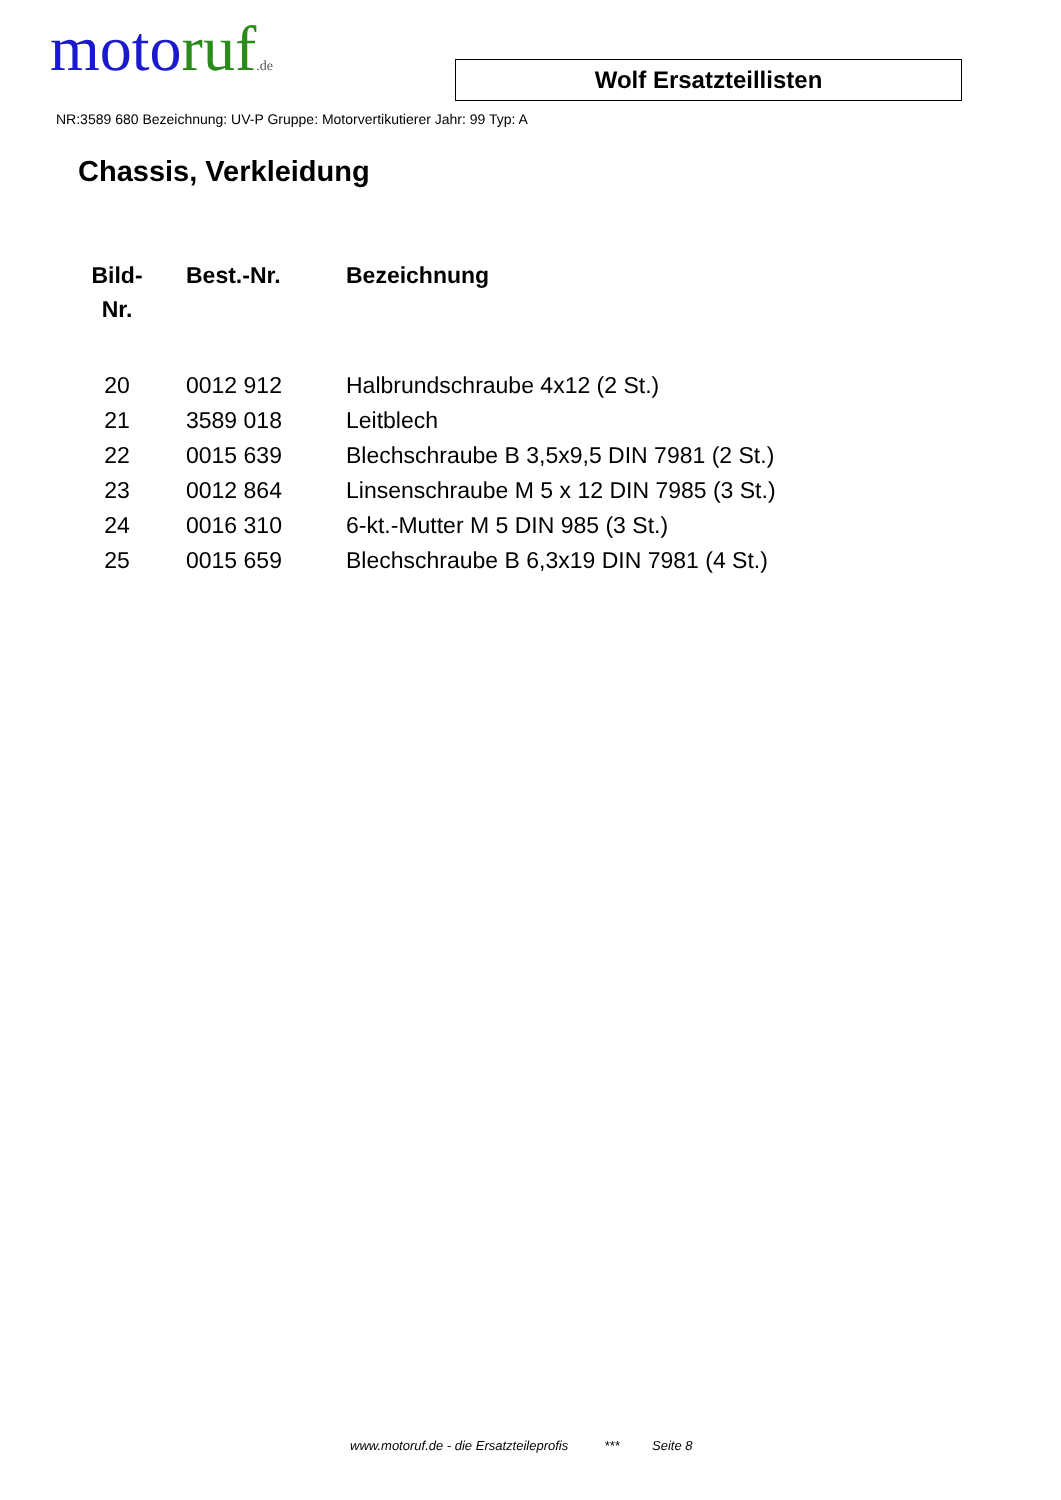moto ruf.de
Wolf Ersatzteillisten
NR:3589 680 Bezeichnung: UV-P Gruppe: Motorvertikutierer Jahr: 99 Typ: A
Chassis, Verkleidung
| Bild- Nr. | Best.-Nr. | Bezeichnung |
| --- | --- | --- |
| 20 | 0012 912 | Halbrundschraube 4x12 (2 St.) |
| 21 | 3589 018 | Leitblech |
| 22 | 0015 639 | Blechschraube B 3,5x9,5 DIN 7981 (2 St.) |
| 23 | 0012 864 | Linsenschraube M 5 x 12 DIN 7985 (3 St.) |
| 24 | 0016 310 | 6-kt.-Mutter M 5 DIN 985 (3 St.) |
| 25 | 0015 659 | Blechschraube B 6,3x19 DIN 7981 (4 St.) |
www.motoruf.de - die Ersatzteileprofis *** Seite 8